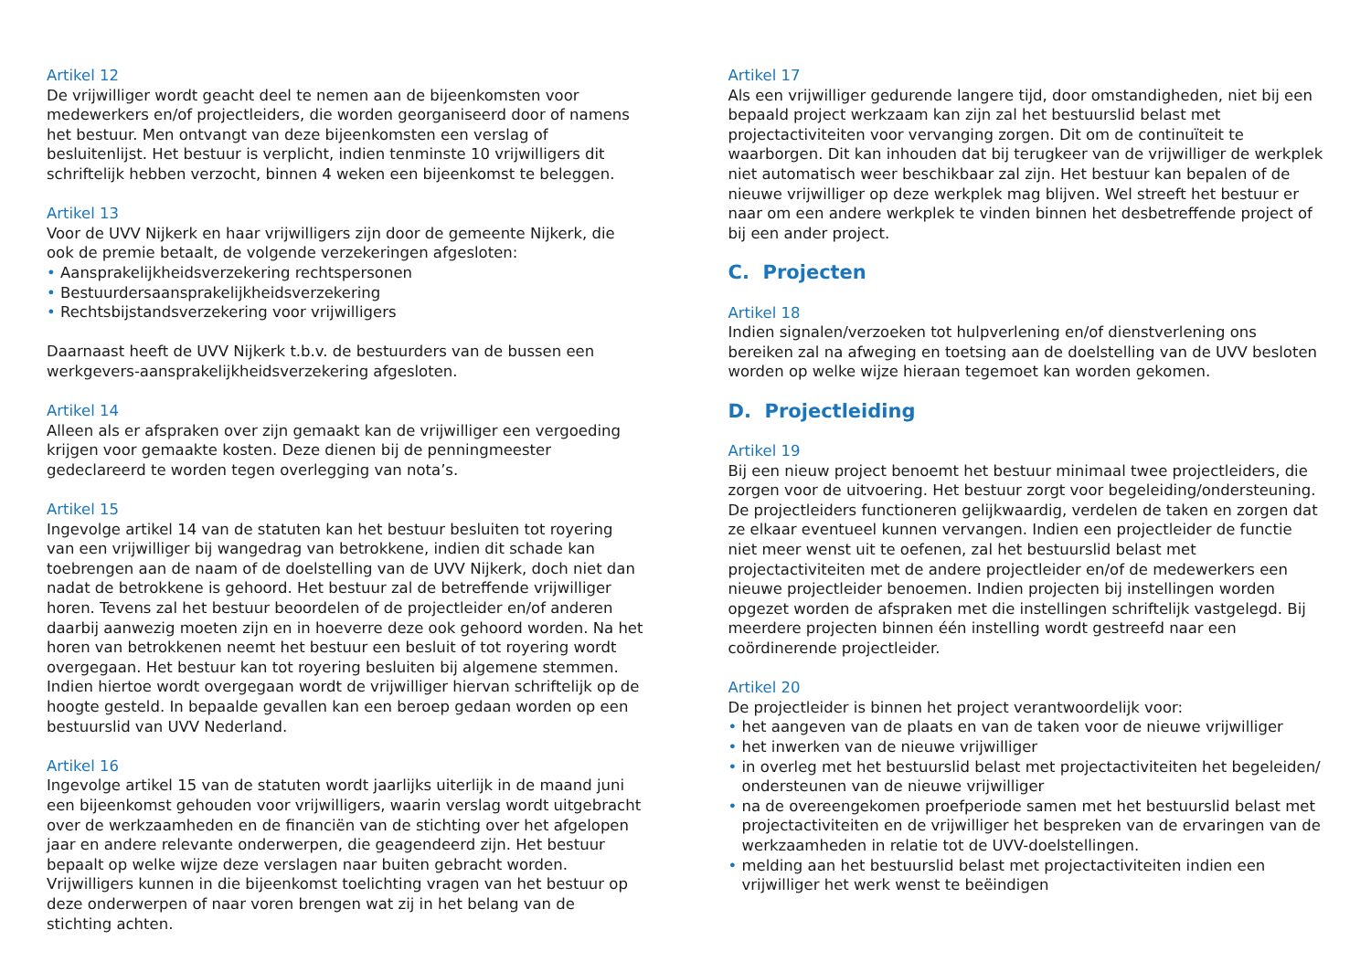Artikel 12
De vrijwilliger wordt geacht deel te nemen aan de bijeenkomsten voor medewerkers en/of projectleiders, die worden georganiseerd door of namens het bestuur. Men ontvangt van deze bijeenkomsten een verslag of besluitenlijst. Het bestuur is verplicht, indien tenminste 10 vrijwilligers dit schriftelijk hebben verzocht, binnen 4 weken een bijeenkomst te beleggen.
Artikel 13
Voor de UVV Nijkerk en haar vrijwilligers zijn door de gemeente Nijkerk, die ook de premie betaalt, de volgende verzekeringen afgesloten:
• Aansprakelijkheidsverzekering rechtspersonen
• Bestuurdersaansprakelijkheidsverzekering
• Rechtsbijstandsverzekering voor vrijwilligers
Daarnaast heeft de UVV Nijkerk t.b.v. de bestuurders van de bussen een werkgevers-aansprakelijkheidsverzekering afgesloten.
Artikel 14
Alleen als er afspraken over zijn gemaakt kan de vrijwilliger een vergoeding krijgen voor gemaakte kosten. Deze dienen bij de penningmeester gedeclareerd te worden tegen overlegging van nota’s.
Artikel 15
Ingevolge artikel 14 van de statuten kan het bestuur besluiten tot royering van een vrijwilliger bij wangedrag van betrokkene, indien dit schade kan toebrengen aan de naam of de doelstelling van de UVV Nijkerk, doch niet dan nadat de betrokkene is gehoord. Het bestuur zal de betreffende vrijwilliger horen. Tevens zal het bestuur beoordelen of de projectleider en/of anderen daarbij aanwezig moeten zijn en in hoeverre deze ook gehoord worden. Na het horen van betrokkenen neemt het bestuur een besluit of tot royering wordt overgegaan. Het bestuur kan tot royering besluiten bij algemene stemmen. Indien hiertoe wordt overgegaan wordt de vrijwilliger hiervan schriftelijk op de hoogte gesteld. In bepaalde gevallen kan een beroep gedaan worden op een bestuurslid van UVV Nederland.
Artikel 16
Ingevolge artikel 15 van de statuten wordt jaarlijks uiterlijk in de maand juni een bijeenkomst gehouden voor vrijwilligers, waarin verslag wordt uitgebracht over de werkzaamheden en de financiën van de stichting over het afgelopen jaar en andere relevante onderwerpen, die geagendeerd zijn. Het bestuur bepaalt op welke wijze deze verslagen naar buiten gebracht worden. Vrijwilligers kunnen in die bijeenkomst toelichting vragen van het bestuur op deze onderwerpen of naar voren brengen wat zij in het belang van de stichting achten.
Artikel 17
Als een vrijwilliger gedurende langere tijd, door omstandigheden, niet bij een bepaald project werkzaam kan zijn zal het bestuurslid belast met projectactiviteiten voor vervanging zorgen. Dit om de continuïteit te waarborgen. Dit kan inhouden dat bij terugkeer van de vrijwilliger de werkplek niet automatisch weer beschikbaar zal zijn. Het bestuur kan bepalen of de nieuwe vrijwilliger op deze werkplek mag blijven. Wel streeft het bestuur er naar om een andere werkplek te vinden binnen het desbetreffende project of bij een ander project.
C. Projecten
Artikel 18
Indien signalen/verzoeken tot hulpverlening en/of dienstverlening ons bereiken zal na afweging en toetsing aan de doelstelling van de UVV besloten worden op welke wijze hieraan tegemoet kan worden gekomen.
D. Projectleiding
Artikel 19
Bij een nieuw project benoemt het bestuur minimaal twee projectleiders, die zorgen voor de uitvoering. Het bestuur zorgt voor begeleiding/ondersteuning. De projectleiders functioneren gelijkwaardig, verdelen de taken en zorgen dat ze elkaar eventueel kunnen vervangen. Indien een projectleider de functie niet meer wenst uit te oefenen, zal het bestuurslid belast met projectactiviteiten met de andere projectleider en/of de medewerkers een nieuwe projectleider benoemen. Indien projecten bij instellingen worden opgezet worden de afspraken met die instellingen schriftelijk vastgelegd. Bij meerdere projecten binnen één instelling wordt gestreefd naar een coördinerende projectleider.
Artikel 20
De projectleider is binnen het project verantwoordelijk voor:
• het aangeven van de plaats en van de taken voor de nieuwe vrijwilliger
• het inwerken van de nieuwe vrijwilliger
• in overleg met het bestuurslid belast met projectactiviteiten het begeleiden/ ondersteunen van de nieuwe vrijwilliger
• na de overeengekomen proefperiode samen met het bestuurslid belast met projectactiviteiten en de vrijwilliger het bespreken van de ervaringen van de werkzaamheden in relatie tot de UVV-doelstellingen.
• melding aan het bestuurslid belast met projectactiviteiten indien een vrijwilliger het werk wenst te beëindigen